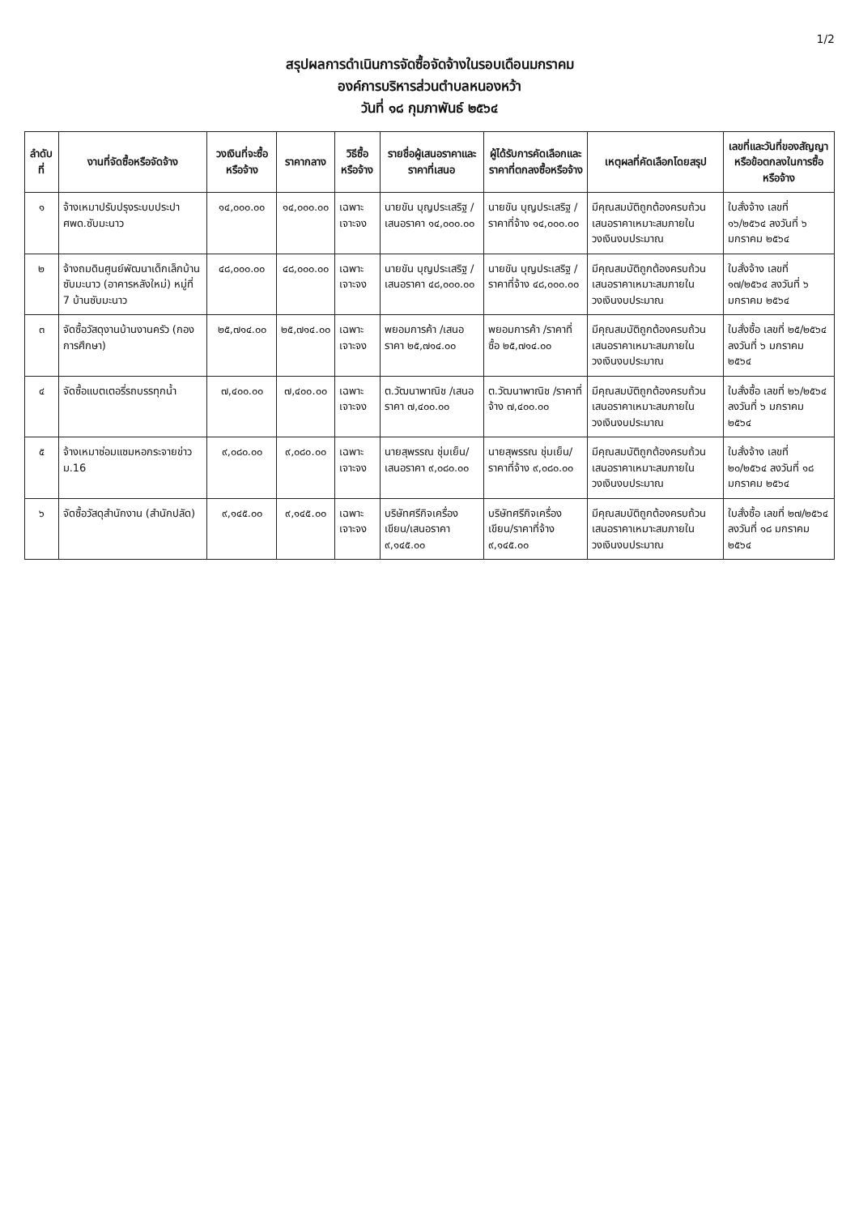1/2
สรุปผลการดำเนินการจัดซื้อจัดจ้างในรอบเดือนมกราคม
องค์การบริหารส่วนตำบลหนองหว้า
วันที่ ๑๘ กุมภาพันธ์ ๒๕๖๔
| ลำดับที่ | งานที่จัดซื้อหรือจัดจ้าง | วงเงินที่จะซื้อหรือจ้าง | ราคากลาง | วิธีซื้อหรือจ้าง | รายชื่อผู้เสนอราคาและราคาที่เสนอ | ผู้ได้รับการคัดเลือกและราคาที่ตกลงซื้อหรือจ้าง | เหตุผลที่คัดเลือกโดยสรุป | เลขที่และวันที่ของสัญญาหรือข้อตกลงในการซื้อหรือจ้าง |
| --- | --- | --- | --- | --- | --- | --- | --- | --- |
| ๑ | จ้างเหมาปรับปรุงระบบประปา ศพด.ซับมะนาว | ๑๔,๐๐๐.๐๐ | ๑๔,๐๐๐.๐๐ | เฉพาะเจาะจง | นายขัน บุญประเสริฐ /เสนอราคา ๑๔,๐๐๐.๐๐ | นายขัน บุญประเสริฐ /ราคาที่จ้าง ๑๔,๐๐๐.๐๐ | มีคุณสมบัติถูกต้องครบถ้วน เสนอราคาเหมาะสมภายในวงเงินงบประมาณ | ใบสั่งจ้าง เลขที่ ๑๖/๒๕๖๔ ลงวันที่ ๖ มกราคม ๒๕๖๔ |
| ๒ | จ้างถมดินศูนย์พัฒนาเด็กเล็กบ้านซับมะนาว (อาคารหลังใหม่) หมู่ที่ 7 บ้านซับมะนาว | ๔๘,๐๐๐.๐๐ | ๔๘,๐๐๐.๐๐ | เฉพาะเจาะจง | นายขัน บุญประเสริฐ /เสนอราคา ๔๘,๐๐๐.๐๐ | นายขัน บุญประเสริฐ /ราคาที่จ้าง ๔๘,๐๐๐.๐๐ | มีคุณสมบัติถูกต้องครบถ้วน เสนอราคาเหมาะสมภายในวงเงินงบประมาณ | ใบสั่งจ้าง เลขที่ ๑๗/๒๕๖๔ ลงวันที่ ๖ มกราคม ๒๕๖๔ |
| ๓ | จัดซื้อวัสดุงานบ้านงานครัว (กองการศึกษา) | ๒๕,๗๑๔.๐๐ | ๒๕,๗๑๔.๐๐ | เฉพาะเจาะจง | พยอมการค้า /เสนอราคา ๒๕,๗๑๔.๐๐ | พยอมการค้า /ราคาที่ซื้อ ๒๕,๗๑๔.๐๐ | มีคุณสมบัติถูกต้องครบถ้วน เสนอราคาเหมาะสมภายในวงเงินงบประมาณ | ใบสั่งซื้อ เลขที่ ๒๕/๒๕๖๔ ลงวันที่ ๖ มกราคม ๒๕๖๔ |
| ๔ | จัดซื้อแบตเตอรี่รถบรรทุกน้ำ | ๗,๔๐๐.๐๐ | ๗,๔๐๐.๐๐ | เฉพาะเจาะจง | ต.วัฒนาพาณิช /เสนอราคา ๗,๔๐๐.๐๐ | ต.วัฒนาพาณิช /ราคาที่จ้าง ๗,๔๐๐.๐๐ | มีคุณสมบัติถูกต้องครบถ้วน เสนอราคาเหมาะสมภายในวงเงินงบประมาณ | ใบสั่งซื้อ เลขที่ ๒๖/๒๕๖๔ ลงวันที่ ๖ มกราคม ๒๕๖๔ |
| ๕ | จ้างเหมาซ่อมแซมหอกระจายข่าว ม.16 | ๙,๐๘๐.๐๐ | ๙,๐๘๐.๐๐ | เฉพาะเจาะจง | นายสุพรรณ ชุ่มเย็น/เสนอราคา ๙,๐๘๐.๐๐ | นายสุพรรณ ชุ่มเย็น/ราคาที่จ้าง ๙,๐๘๐.๐๐ | มีคุณสมบัติถูกต้องครบถ้วน เสนอราคาเหมาะสมภายในวงเงินงบประมาณ | ใบสั่งจ้าง เลขที่ ๒๐/๒๕๖๔ ลงวันที่ ๑๘ มกราคม ๒๕๖๔ |
| ๖ | จัดซื้อวัสดุสำนักงาน (สำนักปลัด) | ๙,๑๔๕.๐๐ | ๙,๑๔๕.๐๐ | เฉพาะเจาะจง | บริษัทศรีกิจเครื่องเขียน/เสนอราคา ๙,๑๔๕.๐๐ | บริษัทศรีกิจเครื่องเขียน/ราคาที่จ้าง ๙,๑๔๕.๐๐ | มีคุณสมบัติถูกต้องครบถ้วน เสนอราคาเหมาะสมภายในวงเงินงบประมาณ | ใบสั่งซื้อ เลขที่ ๒๗/๒๕๖๔ ลงวันที่ ๑๘ มกราคม ๒๕๖๔ |